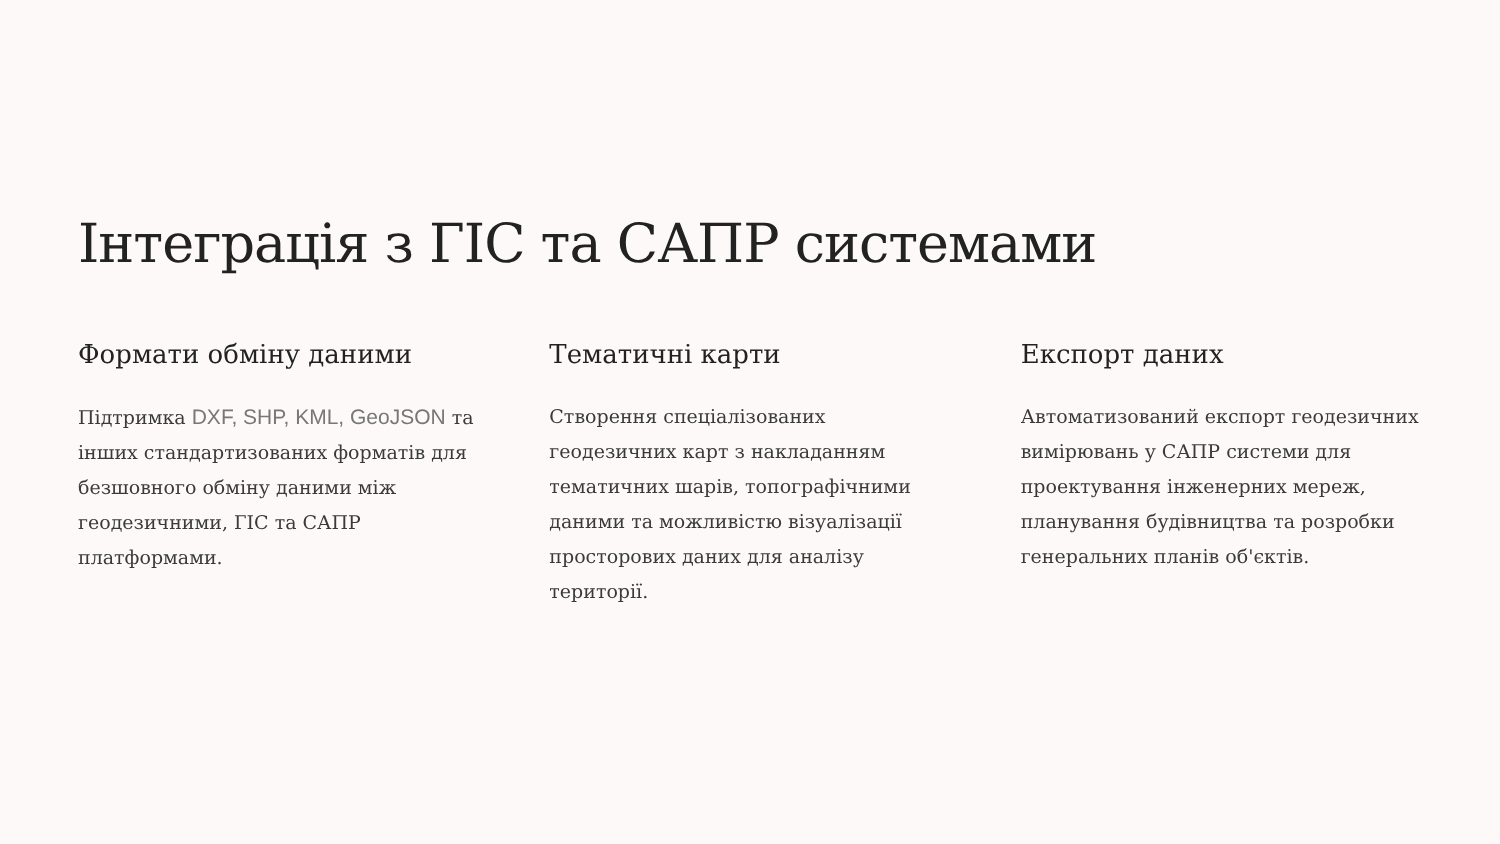Інтеграція з ГІС та САПР системами
Формати обміну даними
Підтримка DXF, SHP, KML, GeoJSON та інших стандартизованих форматів для безшовного обміну даними між геодезичними, ГІС та САПР платформами.
Тематичні карти
Створення спеціалізованих геодезичних карт з накладанням тематичних шарів, топографічними даними та можливістю візуалізації просторових даних для аналізу території.
Експорт даних
Автоматизований експорт геодезичних вимірювань у САПР системи для проектування інженерних мереж, планування будівництва та розробки генеральних планів об'єктів.